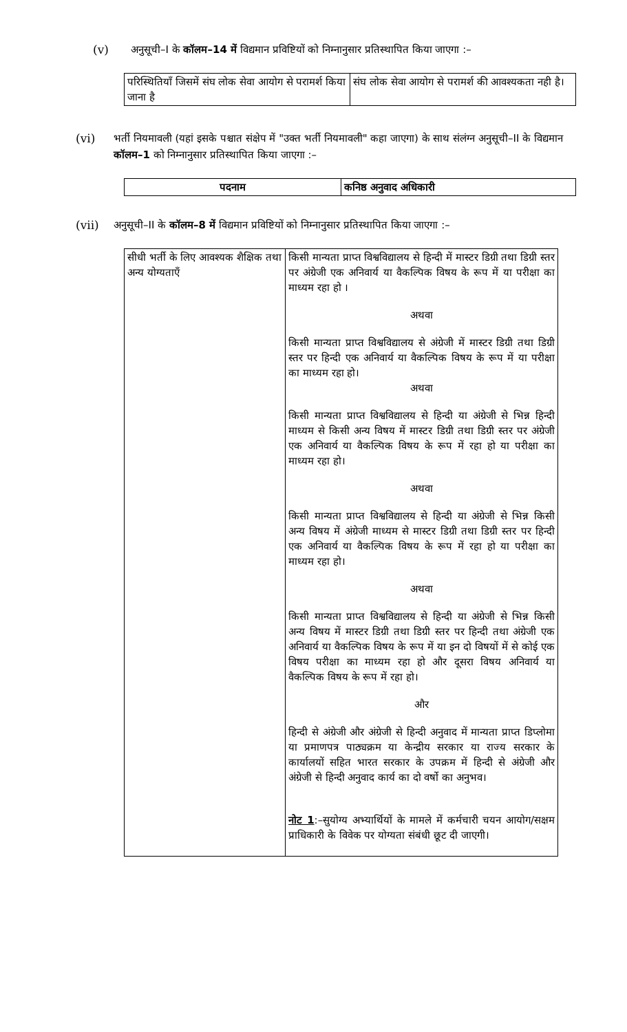(v) अनुसूची–I के कॉलम–14 में विद्यमान प्रविष्टियों को निम्नानुसार प्रतिस्थापित किया जाएगा :–
| परिस्थितियाँ जिसमें संघ लोक सेवा आयोग से परामर्श किया जाना है | संघ लोक सेवा आयोग से परामर्श की आवश्यकता नही है। |
(vi) भर्ती नियमावली (यहां इसके पश्चात संक्षेप में "उक्त भर्ती नियमावली" कहा जाएगा) के साथ संलंग्न अनुसूची–II के विद्यमान कॉलम–1 को निम्नानुसार प्रतिस्थापित किया जाएगा :–
| पदनाम | कनिष्ठ अनुवाद अधिकारी |
(vii) अनुसूची–II के कॉलम–8 में विद्यमान प्रविष्टियों को निम्नानुसार प्रतिस्थापित किया जाएगा :–
| सीधी भर्ती के लिए आवश्यक शैक्षिक तथा अन्य योग्यताएँ | किसी मान्यता प्राप्त विश्वविद्यालय से हिन्दी में मास्टर डिग्री तथा डिग्री स्तर पर अंग्रेजी एक अनिवार्य या वैकल्पिक विषय के रूप में या परीक्षा का माध्यम रहा हो । अथवा किसी मान्यता प्राप्त विश्वविद्यालय से अंग्रेजी में मास्टर डिग्री तथा डिग्री स्तर पर हिन्दी एक अनिवार्य या वैकल्पिक विषय के रूप में या परीक्षा का माध्यम रहा हो। अथवा किसी मान्यता प्राप्त विश्वविद्यालय से हिन्दी या अंग्रेजी से भिन्न हिन्दी माध्यम से किसी अन्य विषय में मास्टर डिग्री तथा डिग्री स्तर पर अंग्रेजी एक अनिवार्य या वैकल्पिक विषय के रूप में रहा हो या परीक्षा का माध्यम रहा हो। अथवा किसी मान्यता प्राप्त विश्वविद्यालय से हिन्दी या अंग्रेजी से भिन्न किसी अन्य विषय में अंग्रेजी माध्यम से मास्टर डिग्री तथा डिग्री स्तर पर हिन्दी एक अनिवार्य या वैकल्पिक विषय के रूप में रहा हो या परीक्षा का माध्यम रहा हो। अथवा किसी मान्यता प्राप्त विश्वविद्यालय से हिन्दी या अंग्रेजी से भिन्न किसी अन्य विषय में मास्टर डिग्री तथा डिग्री स्तर पर हिन्दी तथा अंग्रेजी एक अनिवार्य या वैकल्पिक विषय के रूप में या इन दो विषयों में से कोई एक विषय परीक्षा का माध्यम रहा हो और दूसरा विषय अनिवार्य या वैकल्पिक विषय के रूप में रहा हो। और हिन्दी से अंग्रेजी और अंग्रेजी से हिन्दी अनुवाद में मान्यता प्राप्त डिप्लोमा या प्रमाणपत्र पाठ्यक्रम या केन्द्रीय सरकार या राज्य सरकार के कार्यालयों सहित भारत सरकार के उपक्रम में हिन्दी से अंग्रेजी और अंग्रेजी से हिन्दी अनुवाद कार्य का दो वर्षो का अनुभव। नोट 1 :–सुयोग्य अभ्यार्थियों के मामले में कर्मचारी चयन आयोग/सक्षम प्राधिकारी के विवेक पर योग्यता संबंधी छूट दी जाएगी। |